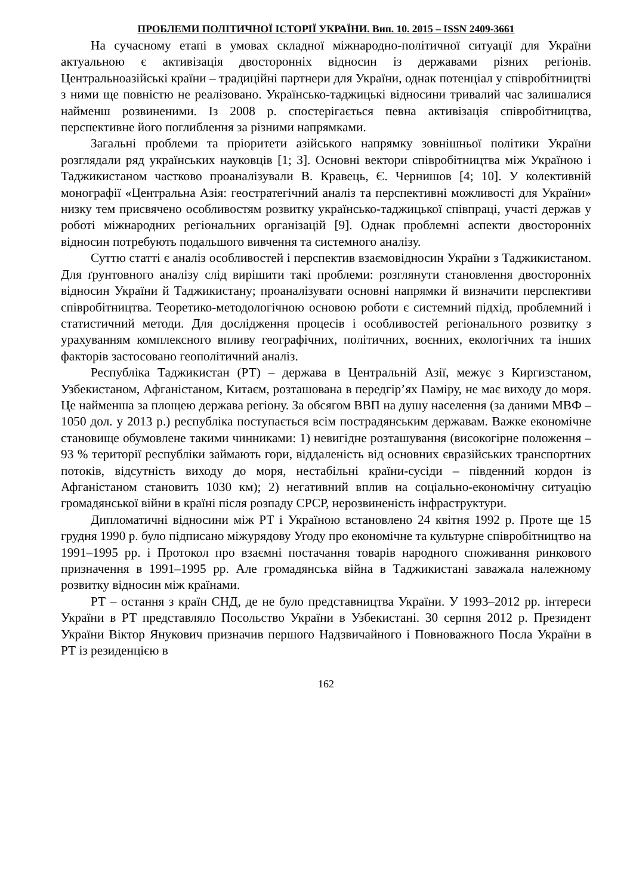ПРОБЛЕМИ ПОЛІТИЧНОЇ ІСТОРІЇ УКРАЇНИ. Вип. 10. 2015 – ISSN 2409-3661
На сучасному етапі в умовах складної міжнародно-політичної ситуації для України актуальною є активізація двосторонніх відносин із державами різних регіонів. Центральноазійські країни – традиційні партнери для України, однак потенціал у співробітництві з ними ще повністю не реалізовано. Українсько-таджицькі відносини тривалий час залишалися найменш розвиненими. Із 2008 р. спостерігається певна активізація співробітництва, перспективне його поглиблення за різними напрямками.
Загальні проблеми та пріоритети азійського напрямку зовнішньої політики України розглядали ряд українських науковців [1; 3]. Основні вектори співробітництва між Україною і Таджикистаном частково проаналізували В. Кравець, Є. Чернишов [4; 10]. У колективній монографії «Центральна Азія: геостратегічний аналіз та перспективні можливості для України» низку тем присвячено особливостям розвитку українсько-таджицької співпраці, участі держав у роботі міжнародних регіональних організацій [9]. Однак проблемні аспекти двосторонніх відносин потребують подальшого вивчення та системного аналізу.
Суттю статті є аналіз особливостей і перспектив взаємовідносин України з Таджикистаном. Для ґрунтовного аналізу слід вирішити такі проблеми: розглянути становлення двосторонніх відносин України й Таджикистану; проаналізувати основні напрямки й визначити перспективи співробітництва. Теоретико-методологічною основою роботи є системний підхід, проблемний і статистичний методи. Для дослідження процесів і особливостей регіонального розвитку з урахуванням комплексного впливу географічних, політичних, воєнних, екологічних та інших факторів застосовано геополітичний аналіз.
Республіка Таджикистан (РТ) – держава в Центральній Азії, межує з Киргизстаном, Узбекистаном, Афганістаном, Китаєм, розташована в передгір’ях Паміру, не має виходу до моря. Це найменша за площею держава регіону. За обсягом ВВП на душу населення (за даними МВФ – 1050 дол. у 2013 р.) республіка поступається всім пострадянським державам. Важке економічне становище обумовлене такими чинниками: 1) невигідне розташування (високогірне положення – 93 % території республіки займають гори, віддаленість від основних євразійських транспортних потоків, відсутність виходу до моря, нестабільні країни-сусіди – південний кордон із Афганістаном становить 1030 км); 2) негативний вплив на соціально-економічну ситуацію громадянської війни в країні після розпаду СРСР, нерозвиненість інфраструктури.
Дипломатичні відносини між РТ і Україною встановлено 24 квітня 1992 р. Проте ще 15 грудня 1990 р. було підписано міжурядову Угоду про економічне та культурне співробітництво на 1991–1995 рр. і Протокол про взаємні постачання товарів народного споживання ринкового призначення в 1991–1995 рр. Але громадянська війна в Таджикистані заважала належному розвитку відносин між країнами.
РТ – остання з країн СНД, де не було представництва України. У 1993–2012 рр. інтереси України в РТ представляло Посольство України в Узбекистані. 30 серпня 2012 р. Президент України Віктор Янукович призначив першого Надзвичайного і Повноважного Посла України в РТ із резиденцією в
162